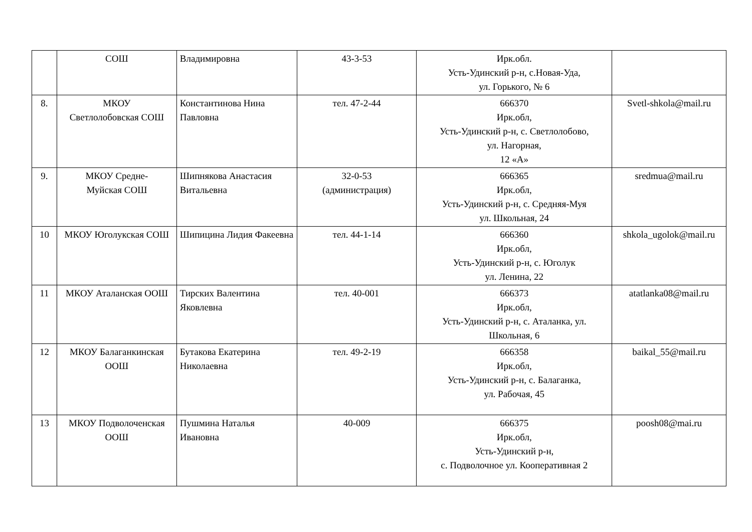| | СОШ | Владимировна | 43-3-53 | Ирк.обл. Усть-Удинский р-н, с.Новая-Уда, ул. Горького, № 6 | |
| 8. | МКОУ Светлолобовская СОШ | Константинова Нина Павловна | тел. 47-2-44 | 666370 Ирк.обл, Усть-Удинский р-н, с. Светлолобово, ул. Нагорная, 12 «А» | Svetl-shkola@mail.ru |
| 9. | МКОУ Средне- Муйская СОШ | Шипнякова Анастасия Витальевна | 32-0-53 (администрация) | 666365 Ирк.обл, Усть-Удинский р-н, с. Средняя-Муя ул. Школьная, 24 | sredmua@mail.ru |
| 10 | МКОУ Юголукская СОШ | Шипицина Лидия Факеевна | тел. 44-1-14 | 666360 Ирк.обл, Усть-Удинский р-н, с. Юголук ул. Ленина, 22 | shkola_ugolok@mail.ru |
| 11 | МКОУ Аталанская ООШ | Тирских Валентина Яковлевна | тел. 40-001 | 666373 Ирк.обл, Усть-Удинский р-н, с. Аталанка, ул. Школьная, 6 | atatlanka08@mail.ru |
| 12 | МКОУ Балаганкинская ООШ | Бутакова Екатерина Николаевна | тел. 49-2-19 | 666358 Ирк.обл, Усть-Удинский р-н, с. Балаганка, ул. Рабочая, 45 | baikal_55@mail.ru |
| 13 | МКОУ Подволоченская ООШ | Пушмина Наталья Ивановна | 40-009 | 666375 Ирк.обл, Усть-Удинский р-н, с. Подволочное ул. Кооперативная 2 | poosh08@mai.ru |